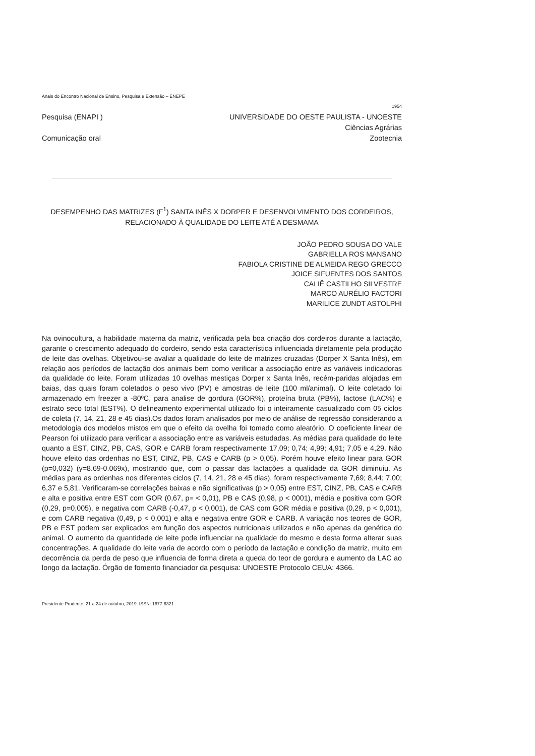Anais do Encontro Nacional de Ensino, Pesquisa e Extensão – ENEPE
1954
Pesquisa (ENAPI ) UNIVERSIDADE DO OESTE PAULISTA - UNOESTE
Ciências Agrárias
Comunicação oral Zootecnia
DESEMPENHO DAS MATRIZES (F<sup>1</sup>) SANTA INÊS X DORPER E DESENVOLVIMENTO DOS CORDEIROS, RELACIONADO À QUALIDADE DO LEITE ATÉ A DESMAMA
JOÃO PEDRO SOUSA DO VALE
GABRIELLA ROS MANSANO
FABIOLA CRISTINE DE ALMEIDA REGO GRECCO
JOICE SIFUENTES DOS SANTOS
CALIÊ CASTILHO SILVESTRE
MARCO AURÉLIO FACTORI
MARILICE ZUNDT ASTOLPHI
Na ovinocultura, a habilidade materna da matriz, verificada pela boa criação dos cordeiros durante a lactação, garante o crescimento adequado do cordeiro, sendo esta característica influenciada diretamente pela produção de leite das ovelhas. Objetivou-se avaliar a qualidade do leite de matrizes cruzadas (Dorper X Santa Inês), em relação aos períodos de lactação dos animais bem como verificar a associação entre as variáveis indicadoras da qualidade do leite. Foram utilizadas 10 ovelhas mestiças Dorper x Santa Inês, recém-paridas alojadas em baias, das quais foram coletados o peso vivo (PV) e amostras de leite (100 ml/animal). O leite coletado foi armazenado em freezer a -80ºC, para analise de gordura (GOR%), proteína bruta (PB%), lactose (LAC%) e estrato seco total (EST%). O delineamento experimental utilizado foi o inteiramente casualizado com 05 ciclos de coleta (7, 14, 21, 28 e 45 dias).Os dados foram analisados por meio de análise de regressão considerando a metodologia dos modelos mistos em que o efeito da ovelha foi tomado como aleatório. O coeficiente linear de Pearson foi utilizado para verificar a associação entre as variáveis estudadas. As médias para qualidade do leite quanto a EST, CINZ, PB, CAS, GOR e CARB foram respectivamente 17,09; 0,74; 4,99; 4,91; 7,05 e 4,29. Não houve efeito das ordenhas no EST, CINZ, PB, CAS e CARB (p > 0,05). Porém houve efeito linear para GOR (p=0,032) (y=8.69-0.069x), mostrando que, com o passar das lactações a qualidade da GOR diminuiu. As médias para as ordenhas nos diferentes ciclos (7, 14, 21, 28 e 45 dias), foram respectivamente 7,69; 8,44; 7,00; 6,37 e 5,81. Verificaram-se correlações baixas e não significativas (p > 0,05) entre EST, CINZ, PB, CAS e CARB e alta e positiva entre EST com GOR (0,67, p= < 0,01), PB e CAS (0,98, p < 0001), média e positiva com GOR (0,29, p=0,005), e negativa com CARB (-0,47, p < 0,001), de CAS com GOR média e positiva (0,29, p < 0,001), e com CARB negativa (0,49, p < 0,001) e alta e negativa entre GOR e CARB. A variação nos teores de GOR, PB e EST podem ser explicados em função dos aspectos nutricionais utilizados e não apenas da genética do animal. O aumento da quantidade de leite pode influenciar na qualidade do mesmo e desta forma alterar suas concentrações. A qualidade do leite varia de acordo com o período da lactação e condição da matriz, muito em decorrência da perda de peso que influencia de forma direta a queda do teor de gordura e aumento da LAC ao longo da lactação. Órgão de fomento financiador da pesquisa: UNOESTE Protocolo CEUA: 4366.
Presidente Prudente, 21 a 24 de outubro, 2019. ISSN: 1677-6321